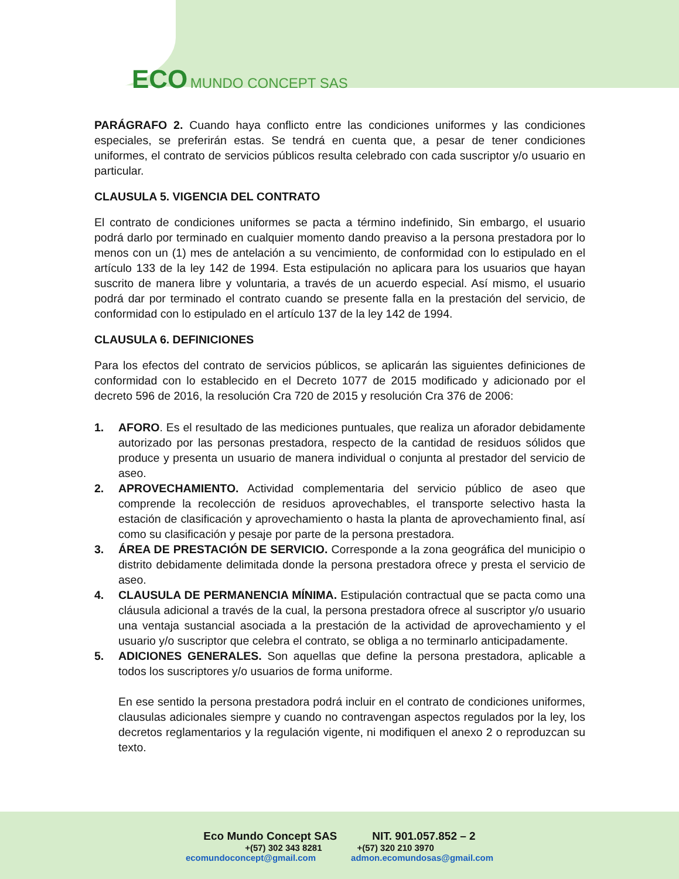ECO MUNDO CONCEPT SAS
PARÁGRAFO 2. Cuando haya conflicto entre las condiciones uniformes y las condiciones especiales, se preferirán estas. Se tendrá en cuenta que, a pesar de tener condiciones uniformes, el contrato de servicios públicos resulta celebrado con cada suscriptor y/o usuario en particular.
CLAUSULA 5. VIGENCIA DEL CONTRATO
El contrato de condiciones uniformes se pacta a término indefinido, Sin embargo, el usuario podrá darlo por terminado en cualquier momento dando preaviso a la persona prestadora por lo menos con un (1) mes de antelación a su vencimiento, de conformidad con lo estipulado en el artículo 133 de la ley 142 de 1994. Esta estipulación no aplicara para los usuarios que hayan suscrito de manera libre y voluntaria, a través de un acuerdo especial. Así mismo, el usuario podrá dar por terminado el contrato cuando se presente falla en la prestación del servicio, de conformidad con lo estipulado en el artículo 137 de la ley 142 de 1994.
CLAUSULA 6. DEFINICIONES
Para los efectos del contrato de servicios públicos, se aplicarán las siguientes definiciones de conformidad con lo establecido en el Decreto 1077 de 2015 modificado y adicionado por el decreto 596 de 2016, la resolución Cra 720 de 2015 y resolución Cra 376 de 2006:
1. AFORO. Es el resultado de las mediciones puntuales, que realiza un aforador debidamente autorizado por las personas prestadora, respecto de la cantidad de residuos sólidos que produce y presenta un usuario de manera individual o conjunta al prestador del servicio de aseo.
2. APROVECHAMIENTO. Actividad complementaria del servicio público de aseo que comprende la recolección de residuos aprovechables, el transporte selectivo hasta la estación de clasificación y aprovechamiento o hasta la planta de aprovechamiento final, así como su clasificación y pesaje por parte de la persona prestadora.
3. ÁREA DE PRESTACIÓN DE SERVICIO. Corresponde a la zona geográfica del municipio o distrito debidamente delimitada donde la persona prestadora ofrece y presta el servicio de aseo.
4. CLAUSULA DE PERMANENCIA MÍNIMA. Estipulación contractual que se pacta como una cláusula adicional a través de la cual, la persona prestadora ofrece al suscriptor y/o usuario una ventaja sustancial asociada a la prestación de la actividad de aprovechamiento y el usuario y/o suscriptor que celebra el contrato, se obliga a no terminarlo anticipadamente.
5. ADICIONES GENERALES. Son aquellas que define la persona prestadora, aplicable a todos los suscriptores y/o usuarios de forma uniforme.
En ese sentido la persona prestadora podrá incluir en el contrato de condiciones uniformes, clausulas adicionales siempre y cuando no contravengan aspectos regulados por la ley, los decretos reglamentarios y la regulación vigente, ni modifiquen el anexo 2 o reproduzcan su texto.
Eco Mundo Concept SAS NIT. 901.057.852 – 2
+(57) 302 343 8281 +(57) 320 210 3970
ecomundoconcept@gmail.com admon.ecomundosas@gmail.com